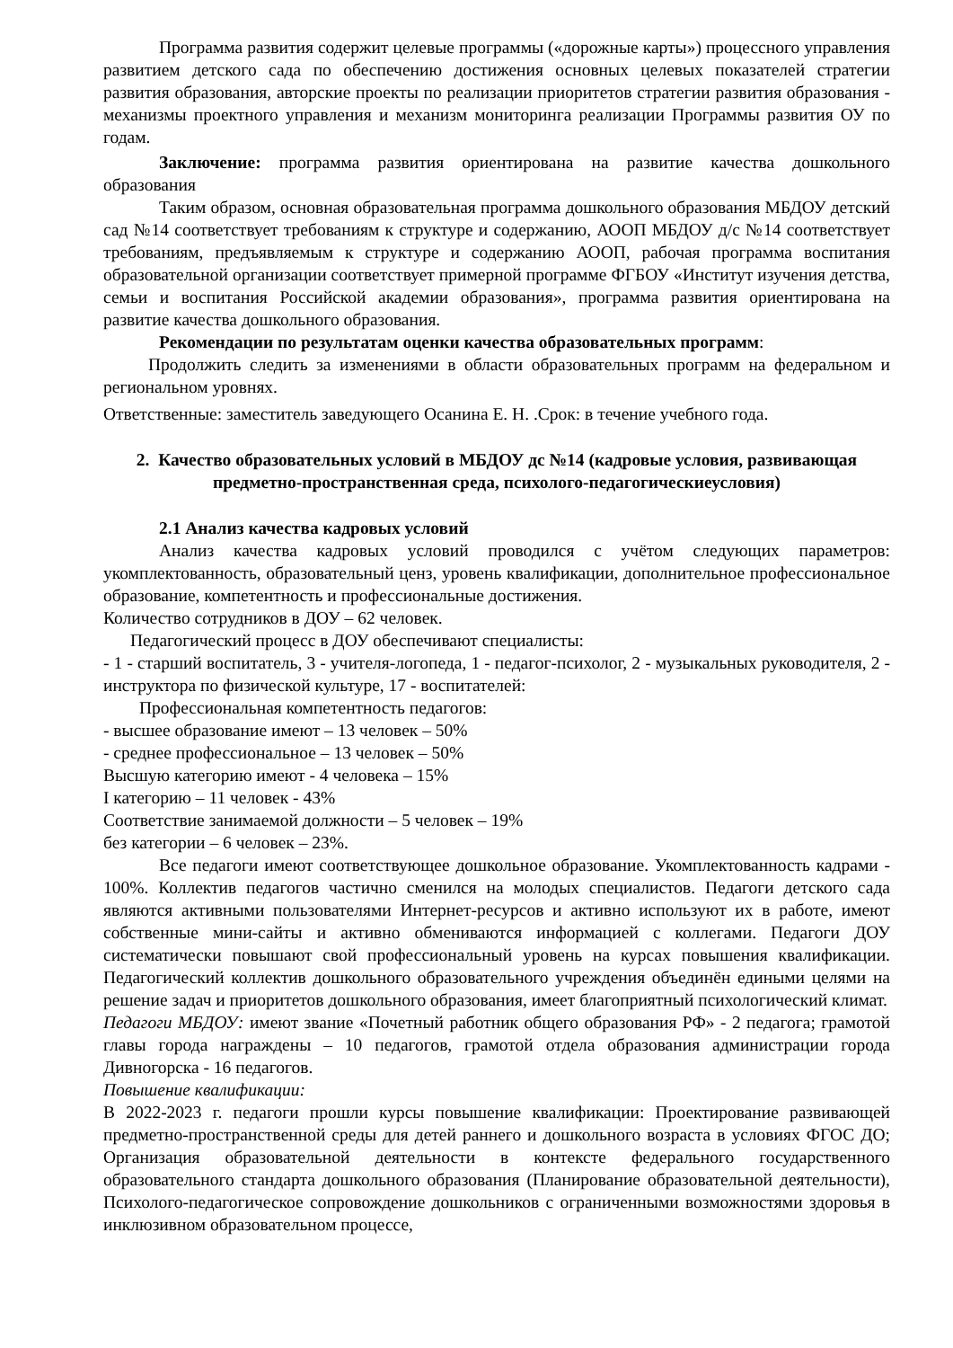Программа развития содержит целевые программы («дорожные карты») процессного управления развитием детского сада по обеспечению достижения основных целевых показателей стратегии развития образования, авторские проекты по реализации приоритетов стратегии развития образования - механизмы проектного управления и механизм мониторинга реализации Программы развития ОУ по годам.
Заключение: программа развития ориентирована на развитие качества дошкольного образования
Таким образом, основная образовательная программа дошкольного образования МБДОУ детский сад №14 соответствует требованиям к структуре и содержанию, АООП МБДОУ д/с №14 соответствует требованиям, предъявляемым к структуре и содержанию АООП, рабочая программа воспитания образовательной организации соответствует примерной программе ФГБОУ «Институт изучения детства, семьи и воспитания Российской академии образования», программа развития ориентирована на развитие качества дошкольного образования.
Рекомендации по результатам оценки качества образовательных программ:
Продолжить следить за изменениями в области образовательных программ на федеральном и региональном уровнях.
Ответственные: заместитель заведующего Осанина Е. Н. .Срок: в течение учебного года.
2. Качество образовательных условий в МБДОУ дс №14 (кадровые условия, развивающая предметно-пространственная среда, психолого-педагогическиеусловия)
2.1 Анализ качества кадровых условий
Анализ качества кадровых условий проводился с учётом следующих параметров: укомплектованность, образовательный ценз, уровень квалификации, дополнительное профессиональное образование, компетентность и профессиональные достижения.
Количество сотрудников в ДОУ – 62 человек.
Педагогический процесс в ДОУ обеспечивают специалисты:
- 1 - старший воспитатель, 3 - учителя-логопеда, 1 - педагог-психолог, 2 - музыкальных руководителя, 2 - инструктора по физической культуре, 17 - воспитателей:
Профессиональная компетентность педагогов:
- высшее образование имеют – 13 человек – 50%
- среднее профессиональное – 13 человек – 50%
Высшую категорию имеют - 4 человека – 15%
I категорию – 11 человек - 43%
Соответствие занимаемой должности – 5 человек – 19%
без категории – 6 человек – 23%.
Все педагоги имеют соответствующее дошкольное образование. Укомплектованность кадрами - 100%. Коллектив педагогов частично сменился на молодых специалистов. Педагоги детского сада являются активными пользователями Интернет-ресурсов и активно используют их в работе, имеют собственные мини-сайты и активно обмениваются информацией с коллегами. Педагоги ДОУ систематически повышают свой профессиональный уровень на курсах повышения квалификации. Педагогический коллектив дошкольного образовательного учреждения объединён едиными целями на решение задач и приоритетов дошкольного образования, имеет благоприятный психологический климат.
Педагоги МБДОУ: имеют звание «Почетный работник общего образования РФ» - 2 педагога; грамотой главы города награждены – 10 педагогов, грамотой отдела образования администрации города Дивногорска - 16 педагогов.
Повышение квалификации:
В 2022-2023 г. педагоги прошли курсы повышение квалификации: Проектирование развивающей предметно-пространственной среды для детей раннего и дошкольного возраста в условиях ФГОС ДО; Организация образовательной деятельности в контексте федерального государственного образовательного стандарта дошкольного образования (Планирование образовательной деятельности), Психолого-педагогическое сопровождение дошкольников с ограниченными возможностями здоровья в инклюзивном образовательном процессе,